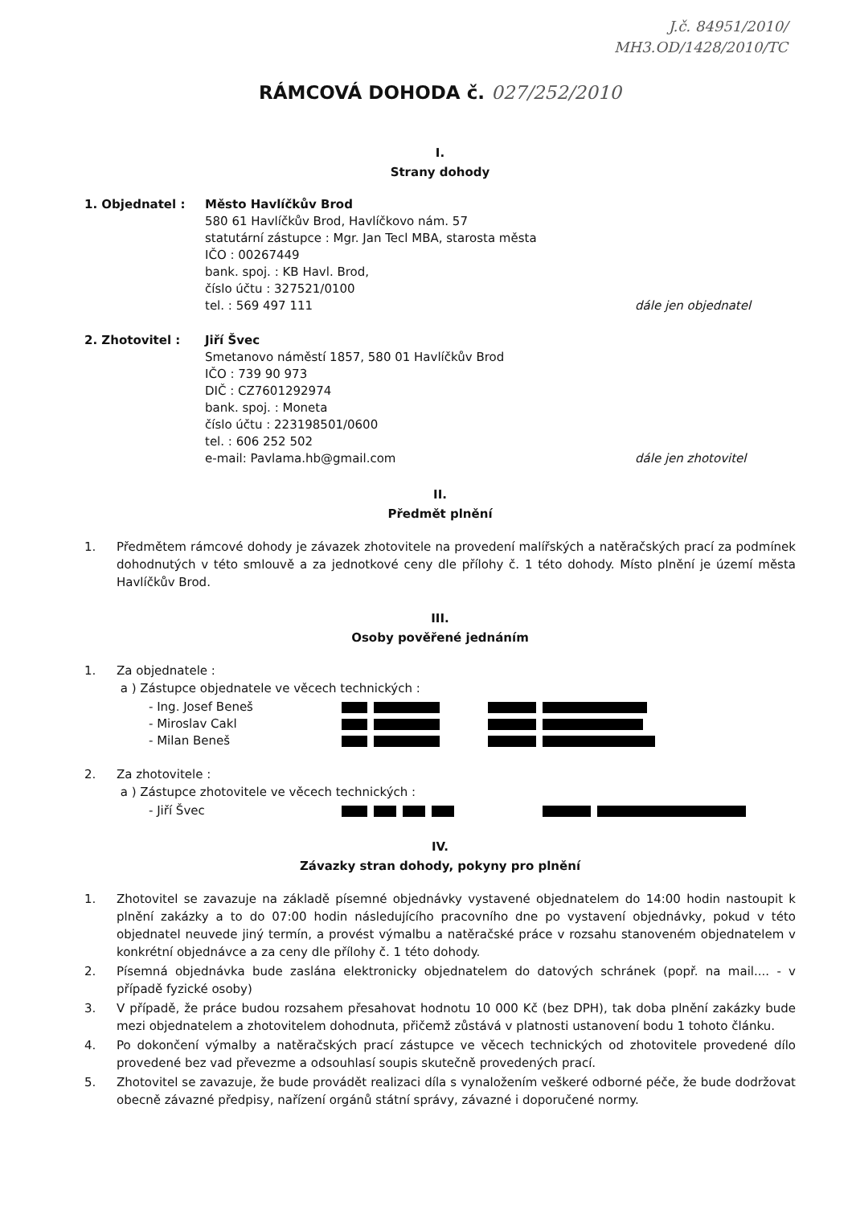J.č. 84951/2010/
MH3.OD/1428/2010/TC
RÁMCOVÁ DOHODA č. 027/252/2010
I.
Strany dohody
1. Objednatel : Město Havlíčkův Brod
580 61 Havlíčkův Brod, Havlíčkovo nám. 57
statutární zástupce : Mgr. Jan Tecl MBA, starosta města
IČO : 00267449
bank. spoj. : KB Havl. Brod,
číslo účtu : 327521/0100
tel. : 569 497 111
dále jen objednatel
2. Zhotovitel : Jiří Švec
Smetanovo náměstí 1857, 580 01 Havlíčkův Brod
IČO : 739 90 973
DIČ : CZ7601292974
bank. spoj. : Moneta
číslo účtu : 223198501/0600
tel. : 606 252 502
e-mail: Pavlama.hb@gmail.com
dále jen zhotovitel
II.
Předmět plnění
1. Předmětem rámcové dohody je závazek zhotovitele na provedení malířských a natěračských prací za podmínek dohodnutých v této smlouvě a za jednotkové ceny dle přílohy č. 1 této dohody. Místo plnění je území města Havlíčkův Brod.
III.
Osoby pověřené jednáním
1. Za objednatele :
a ) Zástupce objednatele ve věcech technických :
- Ing. Josef Beneš
- Miroslav Cakl
- Milan Beneš
2. Za zhotovitele :
a ) Zástupce zhotovitele ve věcech technických :
- Jiří Švec
IV.
Závazky stran dohody, pokyny pro plnění
1. Zhotovitel se zavazuje na základě písemné objednávky vystavené objednatelem do 14:00 hodin nastoupit k plnění zakázky a to do 07:00 hodin následujícího pracovního dne po vystavení objednávky, pokud v této objednatel neuvede jiný termín, a provést výmalbu a natěračské práce v rozsahu stanoveném objednatelem v konkrétní objednávce a za ceny dle přílohy č. 1 této dohody.
2. Písemná objednávka bude zaslána elektronicky objednatelem do datových schránek (popř. na mail.... - v případě fyzické osoby)
3. V případě, že práce budou rozsahem přesahovat hodnotu 10 000 Kč (bez DPH), tak doba plnění zakázky bude mezi objednatelem a zhotovitelem dohodnuta, přičemž zůstává v platnosti ustanovení bodu 1 tohoto článku.
4. Po dokončení výmalby a natěračských prací zástupce ve věcech technických od zhotovitele provedené dílo provedené bez vad převezme a odsouhlasí soupis skutečně provedených prací.
5. Zhotovitel se zavazuje, že bude provádět realizaci díla s vynaložením veškeré odborné péče, že bude dodržovat obecně závazné předpisy, nařízení orgánů státní správy, závazné i doporučené normy.